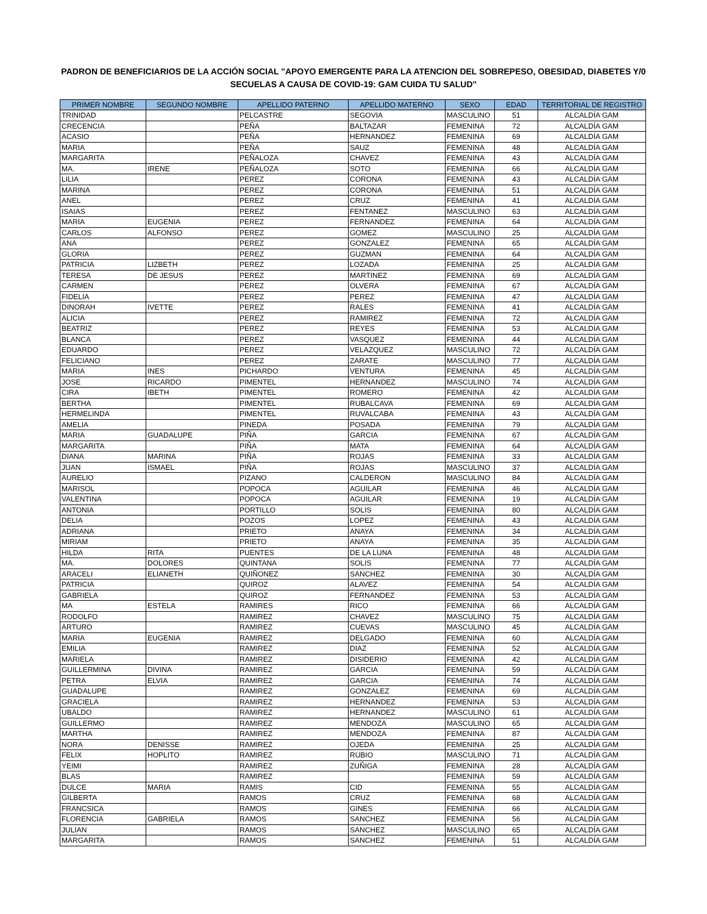PADRON DE BENEFICIARIOS DE LA ACCIÓN SOCIAL "APOYO EMERGENTE PARA LA ATENCION DEL SOBREPESO, OBESIDAD, DIABETES Y/0 SECUELAS A CAUSA DE COVID-19: GAM CUIDA TU SALUD"
| PRIMER NOMBRE | SEGUNDO NOMBRE | APELLIDO PATERNO | APELLIDO MATERNO | SEXO | EDAD | TERRITORIAL DE REGISTRO |
| --- | --- | --- | --- | --- | --- | --- |
| TRINIDAD | | PELCASTRE | SEGOVIA | MASCULINO | 51 | ALCALDÍA GAM |
| CRECENCIA | | PEÑA | BALTAZAR | FEMENINA | 72 | ALCALDÍA GAM |
| ACASIO | | PEÑA | HERNANDEZ | FEMENINA | 69 | ALCALDÍA GAM |
| MARIA | | PEÑA | SAUZ | FEMENINA | 48 | ALCALDÍA GAM |
| MARGARITA | | PEÑALOZA | CHAVEZ | FEMENINA | 43 | ALCALDÍA GAM |
| MA. | IRENE | PEÑALOZA | SOTO | FEMENINA | 66 | ALCALDÍA GAM |
| LILIA | | PEREZ | CORONA | FEMENINA | 43 | ALCALDÍA GAM |
| MARINA | | PEREZ | CORONA | FEMENINA | 51 | ALCALDÍA GAM |
| ANEL | | PEREZ | CRUZ | FEMENINA | 41 | ALCALDÍA GAM |
| ISAIAS | | PEREZ | FENTANEZ | MASCULINO | 63 | ALCALDÍA GAM |
| MARIA | EUGENIA | PEREZ | FERNANDEZ | FEMENINA | 64 | ALCALDÍA GAM |
| CARLOS | ALFONSO | PEREZ | GOMEZ | MASCULINO | 25 | ALCALDÍA GAM |
| ANA | | PEREZ | GONZALEZ | FEMENINA | 65 | ALCALDÍA GAM |
| GLORIA | | PEREZ | GUZMAN | FEMENINA | 64 | ALCALDÍA GAM |
| PATRICIA | LIZBETH | PEREZ | LOZADA | FEMENINA | 25 | ALCALDÍA GAM |
| TERESA | DE JESUS | PEREZ | MARTINEZ | FEMENINA | 69 | ALCALDÍA GAM |
| CARMEN | | PEREZ | OLVERA | FEMENINA | 67 | ALCALDÍA GAM |
| FIDELIA | | PEREZ | PEREZ | FEMENINA | 47 | ALCALDÍA GAM |
| DINORAH | IVETTE | PEREZ | RALES | FEMENINA | 41 | ALCALDÍA GAM |
| ALICIA | | PEREZ | RAMIREZ | FEMENINA | 72 | ALCALDÍA GAM |
| BEATRIZ | | PEREZ | REYES | FEMENINA | 53 | ALCALDÍA GAM |
| BLANCA | | PEREZ | VASQUEZ | FEMENINA | 44 | ALCALDÍA GAM |
| EDUARDO | | PEREZ | VELAZQUEZ | MASCULINO | 72 | ALCALDÍA GAM |
| FELICIANO | | PEREZ | ZARATE | MASCULINO | 77 | ALCALDÍA GAM |
| MARIA | INES | PICHARDO | VENTURA | FEMENINA | 45 | ALCALDÍA GAM |
| JOSE | RICARDO | PIMENTEL | HERNANDEZ | MASCULINO | 74 | ALCALDÍA GAM |
| CIRA | IBETH | PIMENTEL | ROMERO | FEMENINA | 42 | ALCALDÍA GAM |
| BERTHA | | PIMENTEL | RUBALCAVA | FEMENINA | 69 | ALCALDÍA GAM |
| HERMELINDA | | PIMENTEL | RUVALCABA | FEMENINA | 43 | ALCALDÍA GAM |
| AMELIA | | PINEDA | POSADA | FEMENINA | 79 | ALCALDÍA GAM |
| MARIA | GUADALUPE | PIÑA | GARCIA | FEMENINA | 67 | ALCALDÍA GAM |
| MARGARITA | | PIÑA | MATA | FEMENINA | 64 | ALCALDÍA GAM |
| DIANA | MARINA | PIÑA | ROJAS | FEMENINA | 33 | ALCALDÍA GAM |
| JUAN | ISMAEL | PIÑA | ROJAS | MASCULINO | 37 | ALCALDÍA GAM |
| AURELIO | | PIZANO | CALDERON | MASCULINO | 84 | ALCALDÍA GAM |
| MARISOL | | POPOCA | AGUILAR | FEMENINA | 46 | ALCALDÍA GAM |
| VALENTINA | | POPOCA | AGUILAR | FEMENINA | 19 | ALCALDÍA GAM |
| ANTONIA | | PORTILLO | SOLIS | FEMENINA | 80 | ALCALDÍA GAM |
| DELIA | | POZOS | LOPEZ | FEMENINA | 43 | ALCALDÍA GAM |
| ADRIANA | | PRIETO | ANAYA | FEMENINA | 34 | ALCALDÍA GAM |
| MIRIAM | | PRIETO | ANAYA | FEMENINA | 35 | ALCALDÍA GAM |
| HILDA | RITA | PUENTES | DE LA LUNA | FEMENINA | 48 | ALCALDÍA GAM |
| MA. | DOLORES | QUINTANA | SOLIS | FEMENINA | 77 | ALCALDÍA GAM |
| ARACELI | ELIANETH | QUIÑONEZ | SANCHEZ | FEMENINA | 30 | ALCALDÍA GAM |
| PATRICIA | | QUIROZ | ALAVEZ | FEMENINA | 54 | ALCALDÍA GAM |
| GABRIELA | | QUIROZ | FERNANDEZ | FEMENINA | 53 | ALCALDÍA GAM |
| MA | ESTELA | RAMIRES | RICO | FEMENINA | 66 | ALCALDÍA GAM |
| RODOLFO | | RAMIREZ | CHAVEZ | MASCULINO | 75 | ALCALDÍA GAM |
| ARTURO | | RAMIREZ | CUEVAS | MASCULINO | 45 | ALCALDÍA GAM |
| MARIA | EUGENIA | RAMIREZ | DELGADO | FEMENINA | 60 | ALCALDÍA GAM |
| EMILIA | | RAMIREZ | DIAZ | FEMENINA | 52 | ALCALDÍA GAM |
| MARIELA | | RAMIREZ | DISIDERIO | FEMENINA | 42 | ALCALDÍA GAM |
| GUILLERMINA | DIVINA | RAMIREZ | GARCIA | FEMENINA | 59 | ALCALDÍA GAM |
| PETRA | ELVIA | RAMIREZ | GARCIA | FEMENINA | 74 | ALCALDÍA GAM |
| GUADALUPE | | RAMIREZ | GONZALEZ | FEMENINA | 69 | ALCALDÍA GAM |
| GRACIELA | | RAMIREZ | HERNANDEZ | FEMENINA | 53 | ALCALDÍA GAM |
| UBALDO | | RAMIREZ | HERNANDEZ | MASCULINO | 61 | ALCALDÍA GAM |
| GUILLERMO | | RAMIREZ | MENDOZA | MASCULINO | 65 | ALCALDÍA GAM |
| MARTHA | | RAMIREZ | MENDOZA | FEMENINA | 87 | ALCALDÍA GAM |
| NORA | DENISSE | RAMIREZ | OJEDA | FEMENINA | 25 | ALCALDÍA GAM |
| FELIX | HOPLITO | RAMIREZ | RUBIO | MASCULINO | 71 | ALCALDÍA GAM |
| YEIMI | | RAMIREZ | ZUÑIGA | FEMENINA | 28 | ALCALDÍA GAM |
| BLAS | | RAMIREZ | | FEMENINA | 59 | ALCALDÍA GAM |
| DULCE | MARIA | RAMIS | CID | FEMENINA | 55 | ALCALDÍA GAM |
| GILBERTA | | RAMOS | CRUZ | FEMENINA | 68 | ALCALDÍA GAM |
| FRANCSICA | | RAMOS | GINES | FEMENINA | 66 | ALCALDÍA GAM |
| FLORENCIA | GABRIELA | RAMOS | SANCHEZ | FEMENINA | 56 | ALCALDÍA GAM |
| JULIAN | | RAMOS | SANCHEZ | MASCULINO | 65 | ALCALDÍA GAM |
| MARGARITA | | RAMOS | SANCHEZ | FEMENINA | 51 | ALCALDÍA GAM |